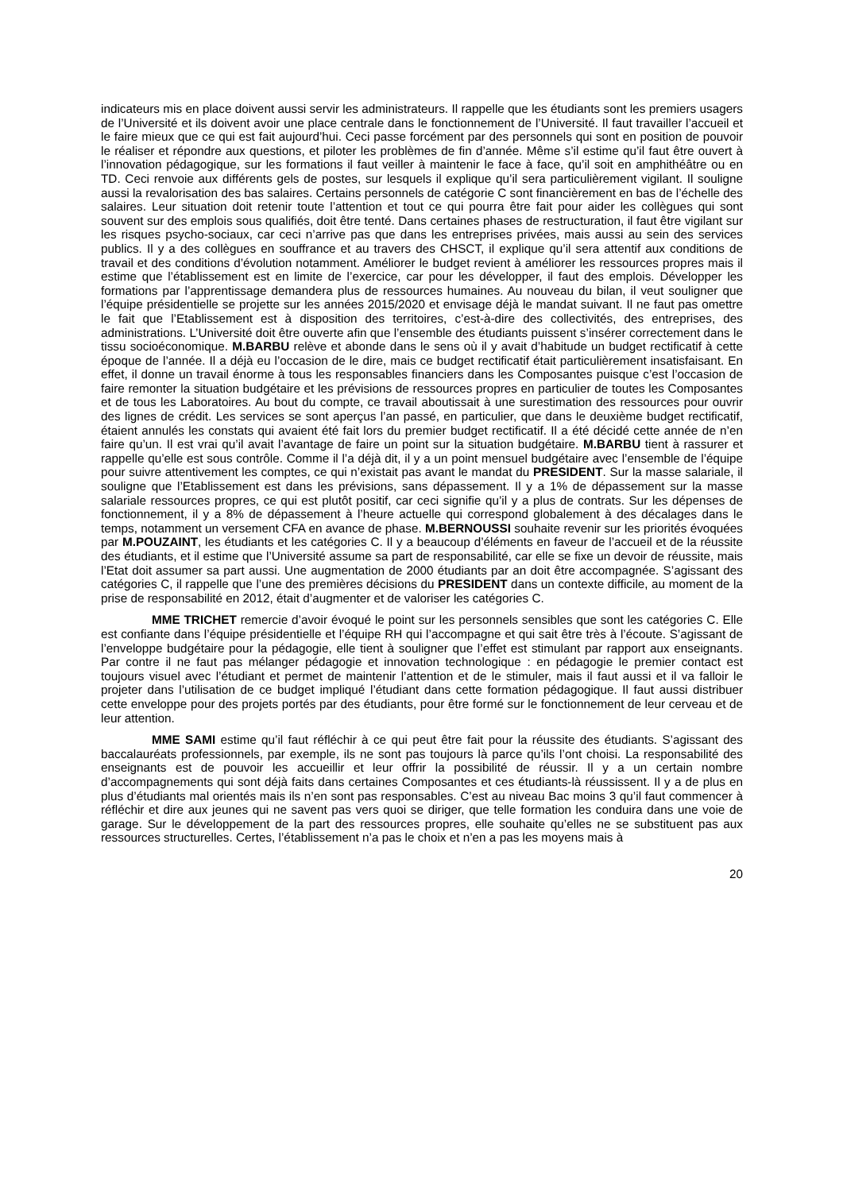indicateurs mis en place doivent aussi servir les administrateurs. Il rappelle que les étudiants sont les premiers usagers de l’Université et ils doivent avoir une place centrale dans le fonctionnement de l’Université. Il faut travailler l’accueil et le faire mieux que ce qui est fait aujourd’hui. Ceci passe forcément par des personnels qui sont en position de pouvoir le réaliser et répondre aux questions, et piloter les problèmes de fin d’année. Même s’il estime qu’il faut être ouvert à l’innovation pédagogique, sur les formations il faut veiller à maintenir le face à face, qu’il soit en amphithéâtre ou en TD. Ceci renvoie aux différents gels de postes, sur lesquels il explique qu’il sera particulièrement vigilant. Il souligne aussi la revalorisation des bas salaires. Certains personnels de catégorie C sont financièrement en bas de l’échelle des salaires. Leur situation doit retenir toute l’attention et tout ce qui pourra être fait pour aider les collègues qui sont souvent sur des emplois sous qualifiés, doit être tenté. Dans certaines phases de restructuration, il faut être vigilant sur les risques psycho-sociaux, car ceci n’arrive pas que dans les entreprises privées, mais aussi au sein des services publics. Il y a des collègues en souffrance et au travers des CHSCT, il explique qu’il sera attentif aux conditions de travail et des conditions d’évolution notamment. Améliorer le budget revient à améliorer les ressources propres mais il estime que l’établissement est en limite de l’exercice, car pour les développer, il faut des emplois. Développer les formations par l’apprentissage demandera plus de ressources humaines. Au nouveau du bilan, il veut souligner que l’équipe présidentielle se projette sur les années 2015/2020 et envisage déjà le mandat suivant. Il ne faut pas omettre le fait que l’Etablissement est à disposition des territoires, c’est-à-dire des collectivités, des entreprises, des administrations. L’Université doit être ouverte afin que l’ensemble des étudiants puissent s’insérer correctement dans le tissu socioéconomique. M.BARBU relève et abonde dans le sens où il y avait d’habitude un budget rectificatif à cette époque de l’année. Il a déjà eu l’occasion de le dire, mais ce budget rectificatif était particulièrement insatisfaisant. En effet, il donne un travail énorme à tous les responsables financiers dans les Composantes puisque c’est l’occasion de faire remonter la situation budgétaire et les prévisions de ressources propres en particulier de toutes les Composantes et de tous les Laboratoires. Au bout du compte, ce travail aboutissait à une surestimation des ressources pour ouvrir des lignes de crédit. Les services se sont aperçus l’an passé, en particulier, que dans le deuxième budget rectificatif, étaient annulés les constats qui avaient été fait lors du premier budget rectificatif. Il a été décidé cette année de n’en faire qu’un. Il est vrai qu’il avait l’avantage de faire un point sur la situation budgétaire. M.BARBU tient à rassurer et rappelle qu’elle est sous contrôle. Comme il l’a déjà dit, il y a un point mensuel budgétaire avec l’ensemble de l’équipe pour suivre attentivement les comptes, ce qui n’existait pas avant le mandat du PRESIDENT. Sur la masse salariale, il souligne que l’Etablissement est dans les prévisions, sans dépassement. Il y a 1% de dépassement sur la masse salariale ressources propres, ce qui est plutôt positif, car ceci signifie qu’il y a plus de contrats. Sur les dépenses de fonctionnement, il y a 8% de dépassement à l’heure actuelle qui correspond globalement à des décalages dans le temps, notamment un versement CFA en avance de phase. M.BERNOUSSI souhaite revenir sur les priorités évoquées par M.POUZAINT, les étudiants et les catégories C. Il y a beaucoup d’éléments en faveur de l’accueil et de la réussite des étudiants, et il estime que l’Université assume sa part de responsabilité, car elle se fixe un devoir de réussite, mais l’Etat doit assumer sa part aussi. Une augmentation de 2000 étudiants par an doit être accompagnée. S’agissant des catégories C, il rappelle que l’une des premières décisions du PRESIDENT dans un contexte difficile, au moment de la prise de responsabilité en 2012, était d’augmenter et de valoriser les catégories C.
MME TRICHET remercie d’avoir évoqué le point sur les personnels sensibles que sont les catégories C. Elle est confiante dans l’équipe présidentielle et l’équipe RH qui l’accompagne et qui sait être très à l’écoute. S’agissant de l’enveloppe budgétaire pour la pédagogie, elle tient à souligner que l’effet est stimulant par rapport aux enseignants. Par contre il ne faut pas mélanger pédagogie et innovation technologique : en pédagogie le premier contact est toujours visuel avec l’étudiant et permet de maintenir l’attention et de le stimuler, mais il faut aussi et il va falloir le projeter dans l’utilisation de ce budget impliqué l’étudiant dans cette formation pédagogique. Il faut aussi distribuer cette enveloppe pour des projets portés par des étudiants, pour être formé sur le fonctionnement de leur cerveau et de leur attention.
MME SAMI estime qu’il faut réfléchir à ce qui peut être fait pour la réussite des étudiants. S’agissant des baccalauréats professionnels, par exemple, ils ne sont pas toujours là parce qu’ils l’ont choisi. La responsabilité des enseignants est de pouvoir les accueillir et leur offrir la possibilité de réussir. Il y a un certain nombre d’accompagnements qui sont déjà faits dans certaines Composantes et ces étudiants-là réussissent. Il y a de plus en plus d’étudiants mal orientés mais ils n’en sont pas responsables. C’est au niveau Bac moins 3 qu’il faut commencer à réfléchir et dire aux jeunes qui ne savent pas vers quoi se diriger, que telle formation les conduira dans une voie de garage. Sur le développement de la part des ressources propres, elle souhaite qu’elles ne se substituent pas aux ressources structurelles. Certes, l’établissement n’a pas le choix et n’en a pas les moyens mais à
20